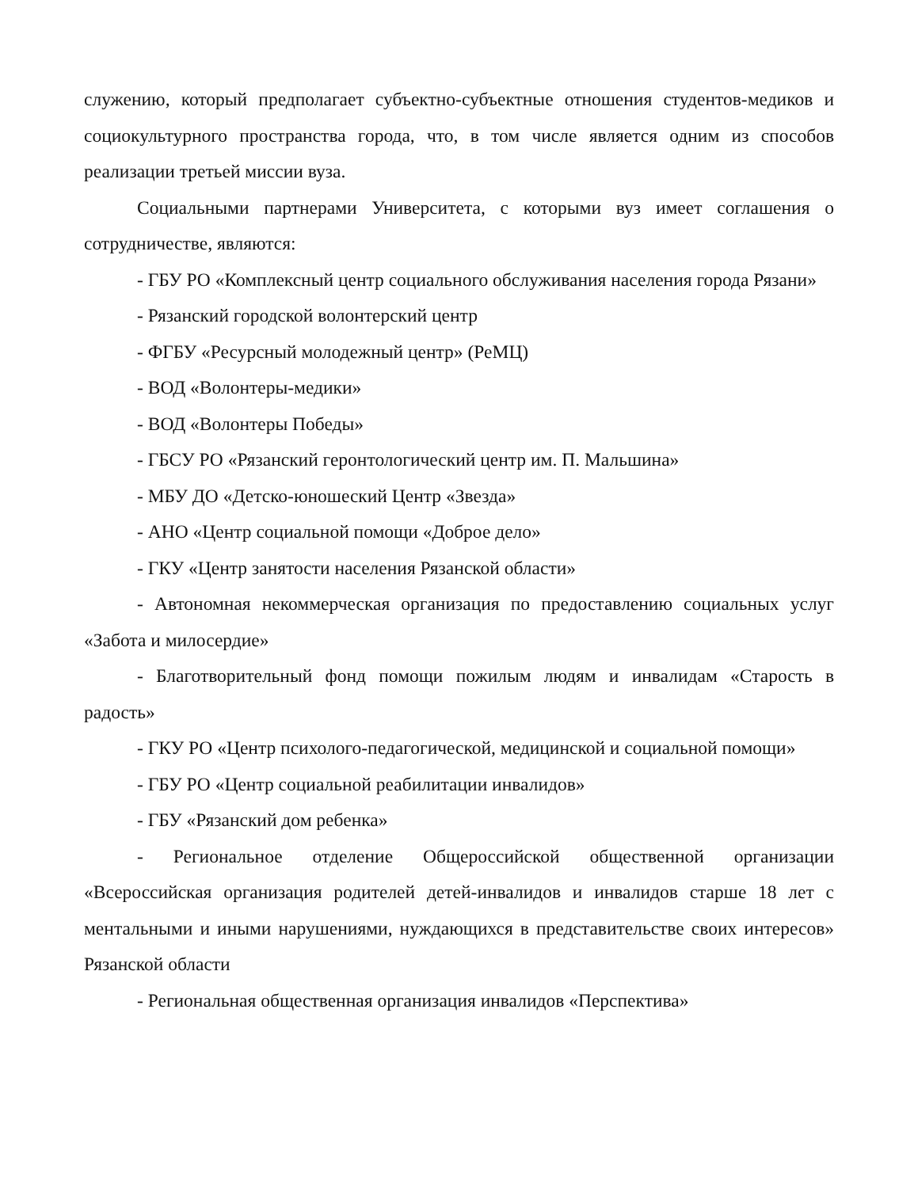служению, который предполагает субъектно-субъектные отношения студентов-медиков и социокультурного пространства города, что, в том числе является одним из способов реализации третьей миссии вуза.
Социальными партнерами Университета, с которыми вуз имеет соглашения о сотрудничестве, являются:
- ГБУ РО «Комплексный центр социального обслуживания населения города Рязани»
- Рязанский городской волонтерский центр
- ФГБУ «Ресурсный молодежный центр» (РеМЦ)
- ВОД «Волонтеры-медики»
- ВОД «Волонтеры Победы»
- ГБСУ РО «Рязанский геронтологический центр им. П. Мальшина»
- МБУ ДО «Детско-юношеский Центр «Звезда»
- АНО «Центр социальной помощи «Доброе дело»
- ГКУ «Центр занятости населения Рязанской области»
- Автономная некоммерческая организация по предоставлению социальных услуг «Забота и милосердие»
- Благотворительный фонд помощи пожилым людям и инвалидам «Старость в радость»
- ГКУ РО «Центр психолого-педагогической, медицинской и социальной помощи»
- ГБУ РО «Центр социальной реабилитации инвалидов»
- ГБУ «Рязанский дом ребенка»
- Региональное отделение Общероссийской общественной организации «Всероссийская организация родителей детей-инвалидов и инвалидов старше 18 лет с ментальными и иными нарушениями, нуждающихся в представительстве своих интересов» Рязанской области
- Региональная общественная организация инвалидов «Перспектива»